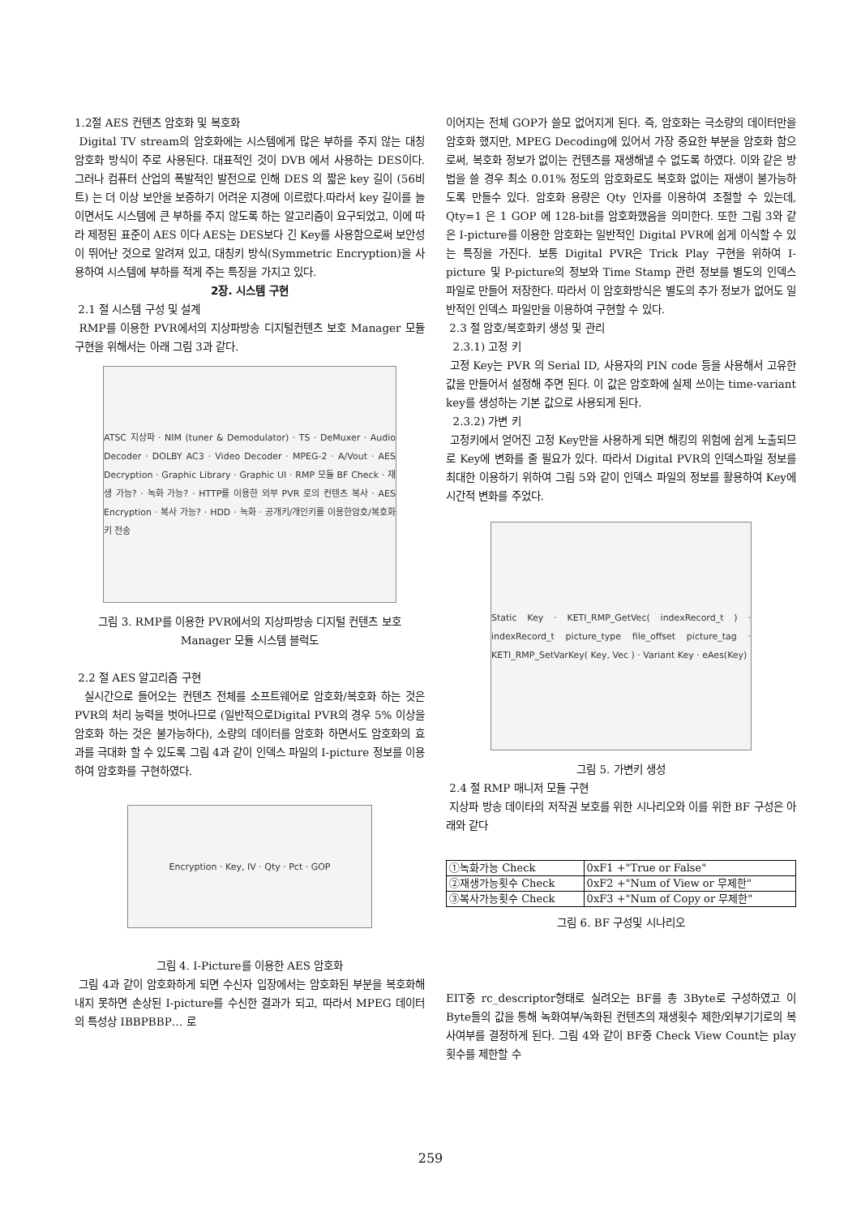1.2절 AES 컨텐츠 암호화 및 복호화
Digital TV stream의 암호화에는 시스템에게 많은 부하를 주지 않는 대칭 암호화 방식이 주로 사용된다. 대표적인 것이 DVB 에서 사용하는 DES이다. 그러나 컴퓨터 산업의 폭발적인 발전으로 인해 DES 의 짧은 key 길이 (56비트) 는 더 이상 보안을 보증하기 어려운 지경에 이르렀다.따라서 key 길이를 늘이면서도 시스템에 큰 부하를 주지 않도록 하는 알고리즘이 요구되었고, 이에 따라 제정된 표준이 AES 이다 AES는 DES보다 긴 Key를 사용함으로써 보안성이 뛰어난 것으로 알려져 있고, 대칭키 방식(Symmetric Encryption)을 사용하여 시스템에 부하를 적게 주는 특징을 가지고 있다.
2장. 시스템 구현
2.1 절 시스템 구성 및 설계
RMP를 이용한 PVR에서의 지상파방송 디지털컨텐츠 보호 Manager 모듈 구현을 위해서는 아래 그림 3과 같다.
ATSC 지상파 · NIM (tuner & Demodulator) · TS · DeMuxer · Audio Decoder · DOLBY AC3 · Video Decoder · MPEG-2 · A/Vout · AES Decryption · Graphic Library · Graphic UI · RMP 모듈 BF Check · 재생 가능? · 녹화 가능? · HTTP를 이용한 외부 PVR 로의 컨텐츠 복사 · AES Encryption · 복사 가능? · HDD · 녹화 · 공개키/개인키를 이용한암호/복호화키 전송
그림 3. RMP를 이용한 PVR에서의 지상파방송 디지털 컨텐츠 보호 Manager 모듈 시스템 블럭도
2.2 절 AES 알고리즘 구현
실시간으로 들어오는 컨텐츠 전체를 소프트웨어로 암호화/복호화 하는 것은 PVR의 처리 능력을 벗어나므로 (일반적으로Digital PVR의 경우 5% 이상을 암호화 하는 것은 불가능하다), 소량의 데이터를 암호화 하면서도 암호화의 효과를 극대화 할 수 있도록 그림 4과 같이 인덱스 파일의 I-picture 정보를 이용하여 암호화를 구현하였다.
Encryption · Key, IV · Qty · Pct · GOP
그림 4. I-Picture를 이용한 AES 암호화
그림 4과 같이 암호화하게 되면 수신자 입장에서는 암호화된 부분을 복호화해내지 못하면 손상된 I-picture를 수신한 결과가 되고, 따라서 MPEG 데이터의 특성상 IBBPBBP… 로
이어지는 전체 GOP가 쓸모 없어지게 된다. 즉, 암호화는 극소량의 데이터만을 암호화 했지만, MPEG Decoding에 있어서 가장 중요한 부분을 암호화 함으로써, 복호화 정보가 없이는 컨텐츠를 재생해낼 수 없도록 하였다. 이와 같은 방법을 쓸 경우 최소 0.01% 정도의 암호화로도 복호화 없이는 재생이 불가능하도록 만들수 있다. 암호화 용량은 Qty 인자를 이용하여 조절할 수 있는데, Qty=1 은 1 GOP 에 128-bit를 암호화했음을 의미한다. 또한 그림 3와 같은 I-picture를 이용한 암호화는 일반적인 Digital PVR에 쉽게 이식할 수 있는 특징을 가진다. 보통 Digital PVR은 Trick Play 구현을 위하여 I-picture 및 P-picture의 정보와 Time Stamp 관련 정보를 별도의 인덱스 파일로 만들어 저장한다. 따라서 이 암호화방식은 별도의 추가 정보가 없어도 일반적인 인덱스 파일만을 이용하여 구현할 수 있다.
2.3 절 암호/복호화키 생성 및 관리
2.3.1) 고정 키
고정 Key는 PVR 의 Serial ID, 사용자의 PIN code 등을 사용해서 고유한 값을 만들어서 설정해 주면 된다. 이 값은 암호화에 실제 쓰이는 time-variant key를 생성하는 기본 값으로 사용되게 된다.
2.3.2) 가변 키
고정키에서 얻어진 고정 Key만을 사용하게 되면 해킹의 위험에 쉽게 노출되므로 Key에 변화를 줄 필요가 있다. 따라서 Digital PVR의 인덱스파일 정보를 최대한 이용하기 위하여 그림 5와 같이 인덱스 파일의 정보를 활용하여 Key에 시간적 변화를 주었다.
Static Key · KETI_RMP_GetVec( indexRecord_t ) · indexRecord_t picture_type file_offset picture_tag · KETI_RMP_SetVarKey( Key, Vec ) · Variant Key · eAes(Key)
그림 5. 가변키 생성
2.4 절 RMP 매니저 모듈 구현
지상파 방송 데이타의 저작권 보호를 위한 시나리오와 이를 위한 BF 구성은 아래와 같다
| ①녹화가능 Check | 0xF1 +"True or False" |
| ②재생가능횟수 Check | 0xF2 +"Num of View or 무제한" |
| ③복사가능횟수 Check | 0xF3 +"Num of Copy or 무제한" |
그림 6. BF 구성및 시나리오
EIT중 rc_descriptor형태로 실려오는 BF를 총 3Byte로 구성하였고 이 Byte들의 값을 통해 녹화여부/녹화된 컨텐츠의 재생횟수 제한/외부기기로의 복사여부를 결정하게 된다. 그림 4와 같이 BF중 Check View Count는 play횟수를 제한할 수
259